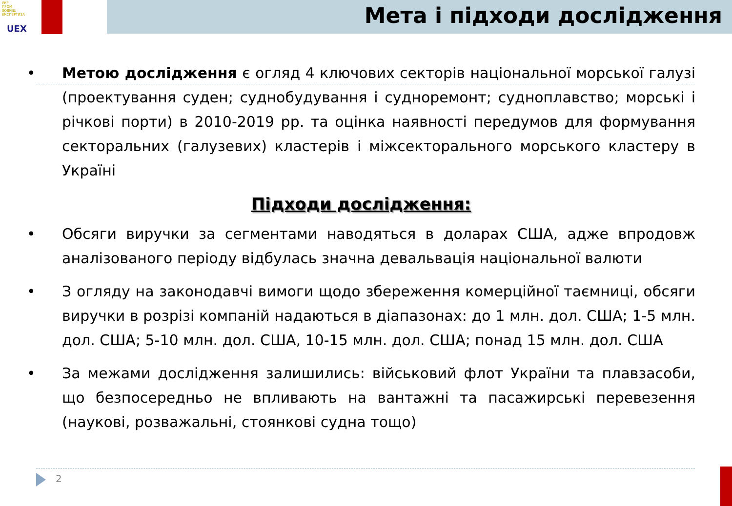УКР
ПРОМ
ЗОВНІШ
ЕКСПЕРТИЗА
UEX
Мета і підходи дослідження
• Метою дослідження є огляд 4 ключових секторів національної морської галузі (проектування суден; суднобудування і судноремонт; судноплавство; морські і річкові порти) в 2010-2019 рр. та оцінка наявності передумов для формування секторальних (галузевих) кластерів і міжсекторального морського кластеру в Україні
Підходи дослідження:
• Обсяги виручки за сегментами наводяться в доларах США, адже впродовж аналізованого періоду відбулась значна девальвація національної валюти
• З огляду на законодавчі вимоги щодо збереження комерційної таємниці, обсяги виручки в розрізі компаній надаються в діапазонах: до 1 млн. дол. США; 1-5 млн. дол. США; 5-10 млн. дол. США, 10-15 млн. дол. США; понад 15 млн. дол. США
• За межами дослідження залишились: військовий флот України та плавзасоби, що безпосередньо не впливають на вантажні та пасажирські перевезення (наукові, розважальні, стоянкові судна тощо)
2